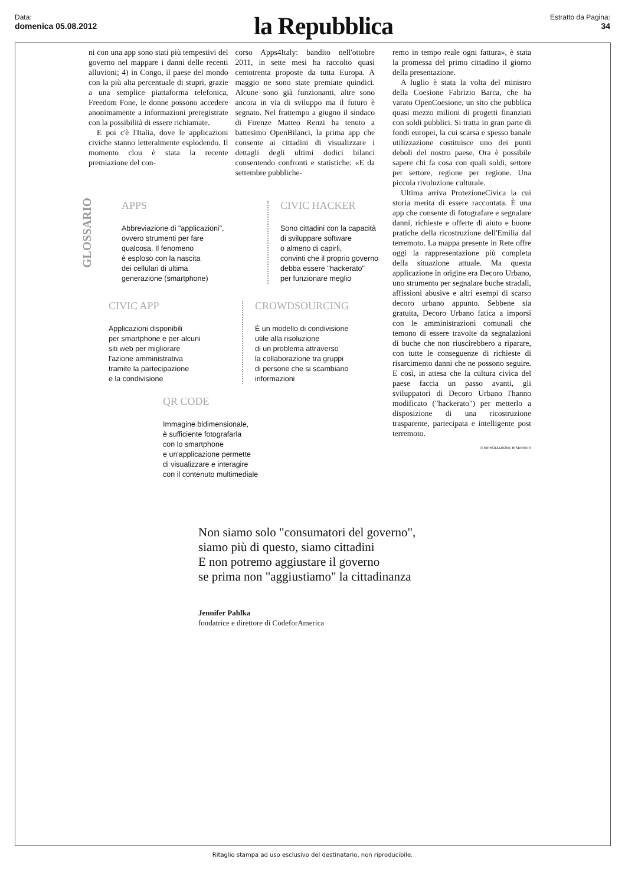Data:
domenica 05.08.2012
la Repubblica
Estratto da Pagina:
34
ni con una app sono stati più tempestivi del governo nel mappare i danni delle recenti alluvioni; 4) in Congo, il paese del mondo con la più alta percentuale di stupri, grazie a una semplice piattaforma telefonica, Freedom Fone, le donne possono accedere anonimamente a informazioni preregistrate con la possibilità di essere richiamate.
E poi c'è l'Italia, dove le applicazioni civiche stanno letteralmente esplodendo. Il momento clou è stata la recente premiazione del con-
corso Apps4Italy: bandito nell'ottobre 2011, in sette mesi ha raccolto quasi centotrenta proposte da tutta Europa. A maggio ne sono state premiate quindici. Alcune sono già funzionanti, altre sono ancora in via di sviluppo ma il futuro è segnato. Nel frattempo a giugno il sindaco di Firenze Matteo Renzi ha tenuto a battesimo OpenBilanci, la prima app che consente ai cittadini di visualizzare i dettagli degli ultimi dodici bilanci consentendo confronti e statistiche: «E da settembre pubbliche-
remo in tempo reale ogni fattura», è stata la promessa del primo cittadino il giorno della presentazione.
A luglio è stata la volta del ministro della Coesione Fabrizio Barca, che ha varato OpenCoesione, un sito che pubblica quasi mezzo milioni di progetti finanziati con soldi pubblici. Si tratta in gran parte di fondi europei, la cui scarsa e spesso banale utilizzazione costituisce uno dei punti deboli del nostro paese. Ora è possibile sapere chi fa cosa con quali soldi, settore per settore, regione per regione. Una piccola rivoluzione culturale.
Ultima arriva ProtezioneCivica la cui storia merita di essere raccontata. È una app che consente di fotografare e segnalare danni, richieste e offerte di aiuto e buone pratiche della ricostruzione dell'Emilia dal terremoto. La mappa presente in Rete offre oggi la rappresentazione più completa della situazione attuale. Ma questa applicazione in origine era Decoro Urbano, uno strumento per segnalare buche stradali, affissioni abusive e altri esempi di scarso decoro urbano appunto. Sebbene sia gratuita, Decoro Urbano fatica a imporsi con le amministrazioni comunali che temono di essere travolte da segnalazioni di buche che non riuscirebbero a riparare, con tutte le conseguenze di richieste di risarcimento danni che ne possono seguire. E così, in attesa che la cultura civica del paese faccia un passo avanti, gli sviluppatori di Decoro Urbano l'hanno modificato ("hackerato") per metterlo a disposizione di una ricostruzione trasparente, partecipata e intelligente post terremoto.
© RIPRODUZIONE RISERVATA
GLOSSARIO
APPS
Abbreviazione di "applicazioni",
ovvero strumenti per fare
qualcosa. Il fenomeno
è esploso con la nascita
dei cellulari di ultima
generazione (smartphone)
CIVIC HACKER
Sono cittadini con la capacità
di sviluppare software
o almeno di capirli,
convinti che il proprio governo
debba essere "hackerato"
per funzionare meglio
CIVIC APP
Applicazioni disponibili
per smartphone e per alcuni
siti web per migliorare
l'azione amministrativa
tramite la partecipazione
e la condivisione
CROWDSOURCING
È un modello di condivisione
utile alla risoluzione
di un problema attraverso
la collaborazione tra gruppi
di persone che si scambiano
informazioni
QR CODE
Immagine bidimensionale,
è sufficiente fotografarla
con lo smartphone
e un'applicazione permette
di visualizzare e interagire
con il contenuto multimediale
Non siamo solo "consumatori del governo",
siamo più di questo, siamo cittadini
E non potremo aggiustare il governo
se prima non "aggiustiamo" la cittadinanza
Jennifer Pahlka
fondatrice e direttore di CodeforAmerica
Ritaglio stampa ad uso esclusivo del destinatario, non riproducibile.